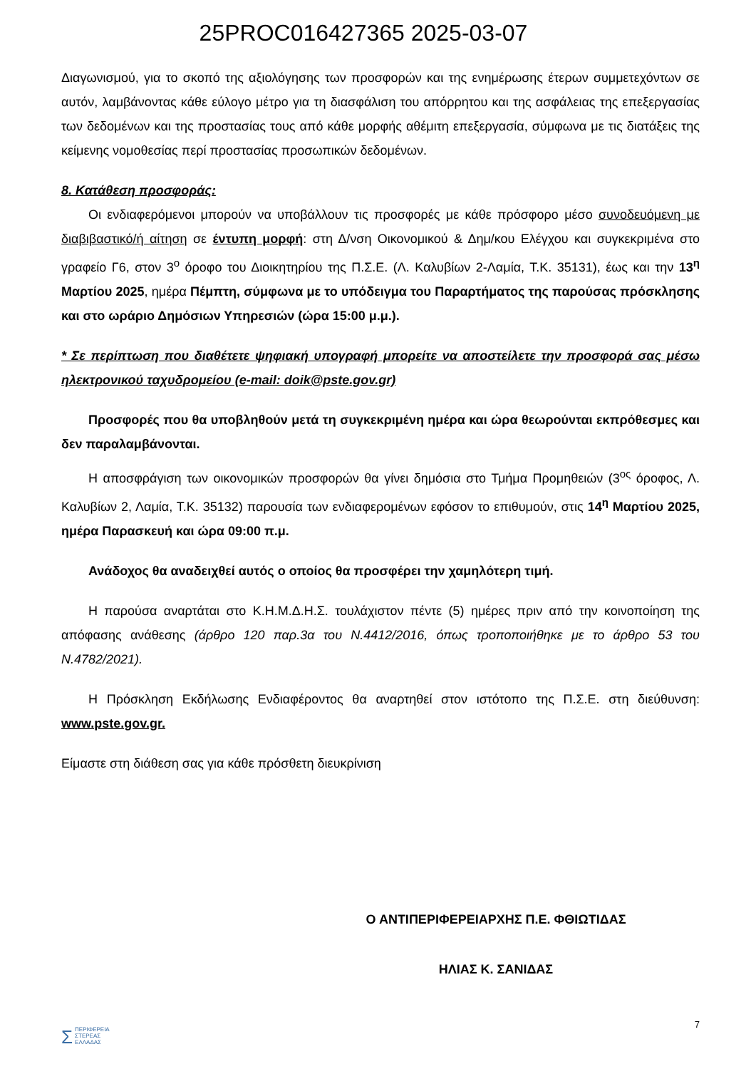25PROC016427365 2025-03-07
Διαγωνισμού, για το σκοπό της αξιολόγησης των προσφορών και της ενημέρωσης έτερων συμμετεχόντων σε αυτόν, λαμβάνοντας κάθε εύλογο μέτρο για τη διασφάλιση του απόρρητου και της ασφάλειας της επεξεργασίας των δεδομένων και της προστασίας τους από κάθε μορφής αθέμιτη επεξεργασία, σύμφωνα με τις διατάξεις της κείμενης νομοθεσίας περί προστασίας προσωπικών δεδομένων.
8. Κατάθεση προσφοράς:
Οι ενδιαφερόμενοι μπορούν να υποβάλλουν τις προσφορές με κάθε πρόσφορο μέσο συνοδευόμενη με διαβιβαστικό/ή αίτηση σε έντυπη μορφή: στη Δ/νση Οικονομικού & Δημ/κου Ελέγχου και συγκεκριμένα στο γραφείο Γ6, στον 3<sup>ο</sup> όροφο του Διοικητηρίου της Π.Σ.Ε. (Λ. Καλυβίων 2-Λαμία, Τ.Κ. 35131), έως και την 13<sup>η</sup> Μαρτίου 2025, ημέρα Πέμπτη, σύμφωνα με το υπόδειγμα του Παραρτήματος της παρούσας πρόσκλησης και στο ωράριο Δημόσιων Υπηρεσιών (ώρα 15:00 μ.μ.).
* Σε περίπτωση που διαθέτετε ψηφιακή υπογραφή μπορείτε να αποστείλετε την προσφορά σας μέσω ηλεκτρονικού ταχυδρομείου (e-mail: doik@pste.gov.gr)
Προσφορές που θα υποβληθούν μετά τη συγκεκριμένη ημέρα και ώρα θεωρούνται εκπρόθεσμες και δεν παραλαμβάνονται.
Η αποσφράγιση των οικονομικών προσφορών θα γίνει δημόσια στο Τμήμα Προμηθειών (3<sup>ος</sup> όροφος, Λ. Καλυβίων 2, Λαμία, Τ.Κ. 35132) παρουσία των ενδιαφερομένων εφόσον το επιθυμούν, στις 14<sup>η</sup> Μαρτίου 2025, ημέρα Παρασκευή και ώρα 09:00 π.μ.
Ανάδοχος θα αναδειχθεί αυτός ο οποίος θα προσφέρει την χαμηλότερη τιμή.
Η παρούσα αναρτάται στο Κ.Η.Μ.Δ.Η.Σ. τουλάχιστον πέντε (5) ημέρες πριν από την κοινοποίηση της απόφασης ανάθεσης (άρθρο 120 παρ.3α του Ν.4412/2016, όπως τροποποιήθηκε με το άρθρο 53 του Ν.4782/2021).
Η Πρόσκληση Εκδήλωσης Ενδιαφέροντος θα αναρτηθεί στον ιστότοπο της Π.Σ.Ε. στη διεύθυνση: www.pste.gov.gr.
Είμαστε στη διάθεση σας για κάθε πρόσθετη διευκρίνιση
Ο ΑΝΤΙΠΕΡΙΦΕΡΕΙΑΡΧΗΣ Π.Ε. ΦΘΙΩΤΙΔΑΣ
ΗΛΙΑΣ Κ. ΣΑΝΙΔΑΣ
ΣΠΕΡΙΦΕΡΕΙΑ
ΣΤΕΡΕΑΣ
ΕΛΛΑΔΑΣ
7